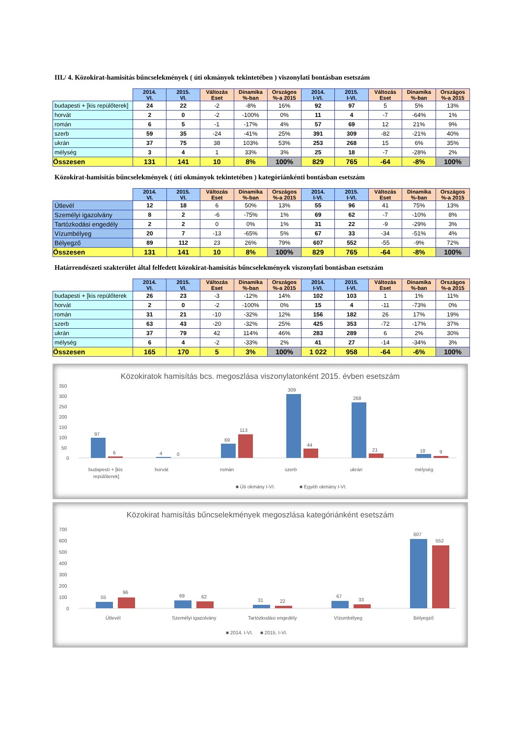III./ 4. Közokirat-hamisítás bűncselekmények ( úti okmányok tekintetében ) viszonylati bontásban esetszám
| | 2014. VI. | 2015. VI. | Változás Eset | Dinamika %-ban | Országos %-a 2015 | 2014. I-VI. | 2015. I-VI. | Változás Eset | Dinamika %-ban | Országos %-a 2015 |
| --- | --- | --- | --- | --- | --- | --- | --- | --- | --- | --- |
| budapesti + [kis repülőterek] | 24 | 22 | -2 | -8% | 16% | 92 | 97 | 5 | 5% | 13% |
| horvát | 2 | 0 | -2 | -100% | 0% | 11 | 4 | -7 | -64% | 1% |
| román | 6 | 5 | -1 | -17% | 4% | 57 | 69 | 12 | 21% | 9% |
| szerb | 59 | 35 | -24 | -41% | 25% | 391 | 309 | -82 | -21% | 40% |
| ukrán | 37 | 75 | 38 | 103% | 53% | 253 | 268 | 15 | 6% | 35% |
| mélység | 3 | 4 | 1 | 33% | 3% | 25 | 18 | -7 | -28% | 2% |
| Összesen | 131 | 141 | 10 | 8% | 100% | 829 | 765 | -64 | -8% | 100% |
Közokirat-hamisítás bűncselekmények ( úti okmányok tekintetében ) kategóriánkénti bontásban esetszám
| | 2014. VI. | 2015. VI. | Változás Eset | Dinamika %-ban | Országos %-a 2015 | 2014. I-VI. | 2015. I-VI. | Változás Eset | Dinamika %-ban | Országos %-a 2015 |
| --- | --- | --- | --- | --- | --- | --- | --- | --- | --- | --- |
| Útlevél | 12 | 18 | 6 | 50% | 13% | 55 | 96 | 41 | 75% | 13% |
| Személyi igazolvány | 8 | 2 | -6 | -75% | 1% | 69 | 62 | -7 | -10% | 8% |
| Tartózkodási engedély | 2 | 2 | 0 | 0% | 1% | 31 | 22 | -9 | -29% | 3% |
| Vízumbélyeg | 20 | 7 | -13 | -65% | 5% | 67 | 33 | -34 | -51% | 4% |
| Bélyegző | 89 | 112 | 23 | 26% | 79% | 607 | 552 | -55 | -9% | 72% |
| Összesen | 131 | 141 | 10 | 8% | 100% | 829 | 765 | -64 | -8% | 100% |
Határrendészeti szakterület által felfedett közokirat-hamisítás bűncselekmények viszonylati bontásban esetszám
| | 2014. VI. | 2015. VI. | Változás Eset | Dinamika %-ban | Országos %-a 2015 | 2014. I-VI. | 2015. I-VI. | Változás Eset | Dinamika %-ban | Országos %-a 2015 |
| --- | --- | --- | --- | --- | --- | --- | --- | --- | --- | --- |
| budapesti + [kis repülőterek | 26 | 23 | -3 | -12% | 14% | 102 | 103 | 1 | 1% | 11% |
| horvát | 2 | 0 | -2 | -100% | 0% | 15 | 4 | -11 | -73% | 0% |
| román | 31 | 21 | -10 | -32% | 12% | 156 | 182 | 26 | 17% | 19% |
| szerb | 63 | 43 | -20 | -32% | 25% | 425 | 353 | -72 | -17% | 37% |
| ukrán | 37 | 79 | 42 | 114% | 46% | 283 | 289 | 6 | 2% | 30% |
| mélység | 6 | 4 | -2 | -33% | 2% | 41 | 27 | -14 | -34% | 3% |
| Összesen | 165 | 170 | 5 | 3% | 100% | 1 022 | 958 | -64 | -6% | 100% |
Közokiratok hamisítás bcs. megoszlása viszonylatonként 2015. évben esetszám
350
300
250
200
150
100
50
0
97
6
4
0
69
113
309
44
268
21
18
9
budapesti + [kis
repülőterek]
horvát
román
szerb
ukrán
mélység
■ Úti okmány I-VI.
■ Egyéb okmány I-VI.
Közokirat hamisítás bűncselekmények megoszlása kategóriánként esetszám
700
600
500
400
300
200
100
0
55
96
69
62
31
22
67
33
607
552
Útlevél
Személyi igazolvány
Tartózkodási engedély
Vízumbélyeg
Bélyegző
■ 2014. I-VI.
■ 2015. I-VI.